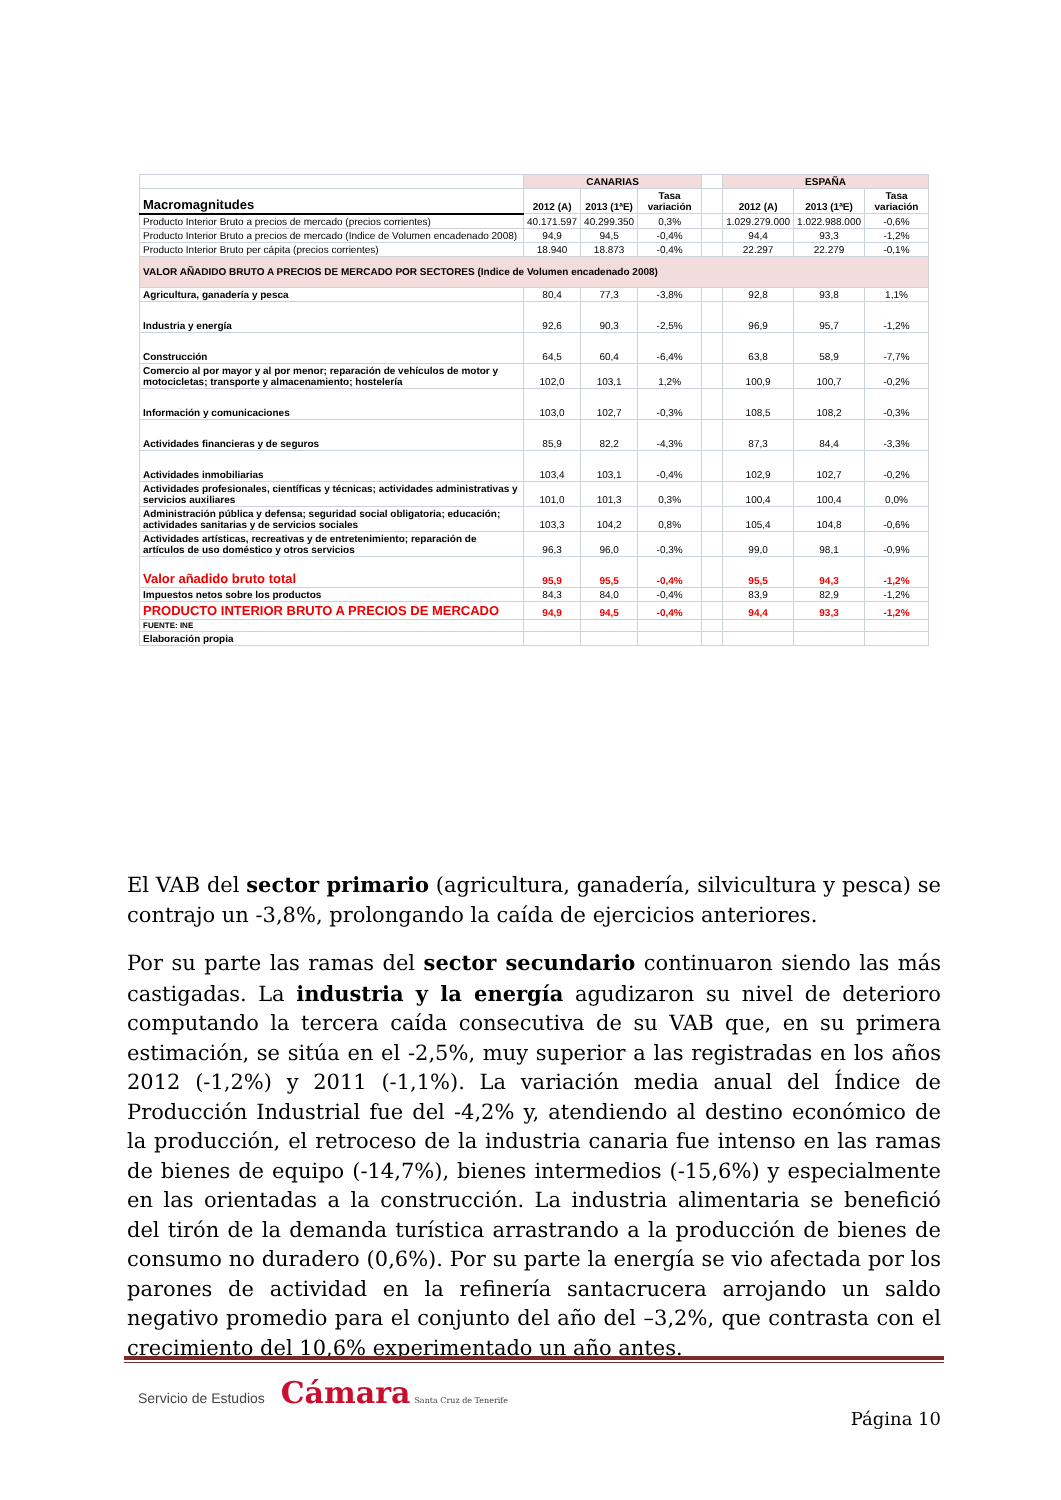| | CANARIAS | | | | ESPAÑA | | |
| Macromagnitudes | 2012 (A) | 2013 (1ªE) | Tasa variación | | 2012 (A) | 2013 (1ªE) | Tasa variación |
| Producto Interior Bruto a precios de mercado (precios corrientes) | 40.171.597 | 40.299.350 | 0,3% | | 1.029.279.000 | 1.022.988.000 | -0,6% |
| Producto Interior Bruto a precios de mercado (Indice de Volumen encadenado 2008) | 94,9 | 94,5 | -0,4% | | 94,4 | 93,3 | -1,2% |
| Producto Interior Bruto per cápita (precios corrientes) | 18.940 | 18.873 | -0,4% | | 22.297 | 22.279 | -0,1% |
| VALOR AÑADIDO BRUTO A PRECIOS DE MERCADO POR SECTORES (Indice de Volumen encadenado 2008) | | | | | | | |
| Agricultura, ganadería y pesca | 80,4 | 77,3 | -3,8% | | 92,8 | 93,8 | 1,1% |
| Industria y energía | 92,6 | 90,3 | -2,5% | | 96,9 | 95,7 | -1,2% |
| Construcción | 64,5 | 60,4 | -6,4% | | 63,8 | 58,9 | -7,7% |
| Comercio al por mayor y al por menor; reparación de vehículos de motor y motocicletas; transporte y almacenamiento; hostelería | 102,0 | 103,1 | 1,2% | | 100,9 | 100,7 | -0,2% |
| Información y comunicaciones | 103,0 | 102,7 | -0,3% | | 108,5 | 108,2 | -0,3% |
| Actividades financieras y de seguros | 85,9 | 82,2 | -4,3% | | 87,3 | 84,4 | -3,3% |
| Actividades inmobiliarias | 103,4 | 103,1 | -0,4% | | 102,9 | 102,7 | -0,2% |
| Actividades profesionales, científicas y técnicas; actividades administrativas y servicios auxiliares | 101,0 | 101,3 | 0,3% | | 100,4 | 100,4 | 0,0% |
| Administración pública y defensa; seguridad social obligatoria; educación; actividades sanitarias y de servicios sociales | 103,3 | 104,2 | 0,8% | | 105,4 | 104,8 | -0,6% |
| Actividades artísticas, recreativas y de entretenimiento; reparación de artículos de uso doméstico y otros servicios | 96,3 | 96,0 | -0,3% | | 99,0 | 98,1 | -0,9% |
| Valor añadido bruto total | 95,9 | 95,5 | -0,4% | | 95,5 | 94,3 | -1,2% |
| Impuestos netos sobre los productos | 84,3 | 84,0 | -0,4% | | 83,9 | 82,9 | -1,2% |
| PRODUCTO INTERIOR BRUTO A PRECIOS DE MERCADO | 94,9 | 94,5 | -0,4% | | 94,4 | 93,3 | -1,2% |
| FUENTE: INE | | | | | | | |
| Elaboración propia | | | | | | | |
El VAB del sector primario (agricultura, ganadería, silvicultura y pesca) se contrajo un -3,8%, prolongando la caída de ejercicios anteriores.
Por su parte las ramas del sector secundario continuaron siendo las más castigadas. La industria y la energía agudizaron su nivel de deterioro computando la tercera caída consecutiva de su VAB que, en su primera estimación, se sitúa en el -2,5%, muy superior a las registradas en los años 2012 (-1,2%) y 2011 (-1,1%). La variación media anual del Índice de Producción Industrial fue del -4,2% y, atendiendo al destino económico de la producción, el retroceso de la industria canaria fue intenso en las ramas de bienes de equipo (-14,7%), bienes intermedios (-15,6%) y especialmente en las orientadas a la construcción. La industria alimentaria se benefició del tirón de la demanda turística arrastrando a la producción de bienes de consumo no duradero (0,6%). Por su parte la energía se vio afectada por los parones de actividad en la refinería santacrucera arrojando un saldo negativo promedio para el conjunto del año del –3,2%, que contrasta con el crecimiento del 10,6% experimentado un año antes.
Servicio de Estudios Cámara Santa Cruz de Tenerife
Página 10